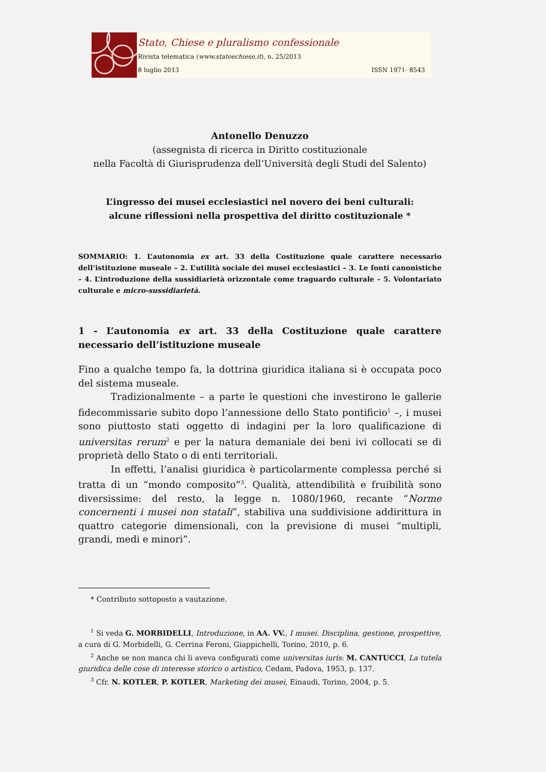Stato, Chiese e pluralismo confessionale
Rivista telematica (www.statoechiese.it), n. 25/2013
8 luglio 2013 ISSN 1971- 8543
Antonello Denuzzo
(assegnista di ricerca in Diritto costituzionale
nella Facoltà di Giurisprudenza dell’Università degli Studi del Salento)
L’ingresso dei musei ecclesiastici nel novero dei beni culturali:
alcune riflessioni nella prospettiva del diritto costituzionale *
SOMMARIO: 1. L’autonomia ex art. 33 della Costituzione quale carattere necessario dell’istituzione museale – 2. L’utilità sociale dei musei ecclesiastici – 3. Le fonti canonistiche – 4. L’introduzione della sussidiarietà orizzontale come traguardo culturale – 5. Volontariato culturale e micro-sussidiarietà.
1 - L’autonomia ex art. 33 della Costituzione quale carattere necessario dell’istituzione museale
Fino a qualche tempo fa, la dottrina giuridica italiana si è occupata poco del sistema museale.
Tradizionalmente – a parte le questioni che investirono le gallerie fidecommissarie subito dopo l’annessione dello Stato pontificio<sup>1</sup> –, i musei sono piuttosto stati oggetto di indagini per la loro qualificazione di universitas rerum<sup>2</sup> e per la natura demaniale dei beni ivi collocati se di proprietà dello Stato o di enti territoriali.
In effetti, l’analisi giuridica è particolarmente complessa perché si tratta di un “mondo composito”<sup>3</sup>. Qualità, attendibilità e fruibilità sono diversissime: del resto, la legge n. 1080/1960, recante “Norme concernenti i musei non statali”, stabiliva una suddivisione addirittura in quattro categorie dimensionali, con la previsione di musei “multipli, grandi, medi e minori”.
* Contributo sottoposto a vautazione.
<sup>1</sup> Si veda G. MORBIDELLI, Introduzione, in AA. VV., I musei. Disciplina, gestione, prospettive, a cura di G. Morbidelli, G. Cerrina Feroni, Giappichelli, Torino, 2010, p. 6.
<sup>2</sup> Anche se non manca chi li aveva configurati come universitas iuris: M. CANTUCCI, La tutela giuridica delle cose di interesse storico o artistico, Cedam, Padova, 1953, p. 137.
<sup>3</sup> Cfr. N. KOTLER, P. KOTLER, Marketing dei musei, Einaudi, Torino, 2004, p. 5.